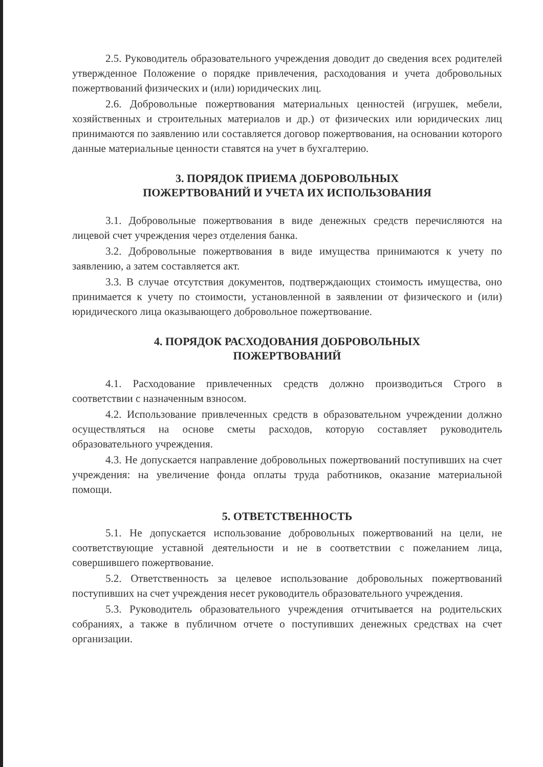2.5. Руководитель образовательного учреждения доводит до сведения всех родителей утвержденное Положение о порядке привлечения, расходования и учета добровольных пожертвований физических и (или) юридических лиц.
2.6. Добровольные пожертвования материальных ценностей (игрушек, мебели, хозяйственных и строительных материалов и др.) от физических или юридических лиц принимаются по заявлению или составляется договор пожертвования, на основании которого данные материальные ценности ставятся на учет в бухгалтерию.
3. ПОРЯДОК ПРИЕМА ДОБРОВОЛЬНЫХ
ПОЖЕРТВОВАНИЙ И УЧЕТА ИХ ИСПОЛЬЗОВАНИЯ
3.1. Добровольные пожертвования в виде денежных средств перечисляются на лицевой счет учреждения через отделения банка.
3.2. Добровольные пожертвования в виде имущества принимаются к учету по заявлению, а затем составляется акт.
3.3. В случае отсутствия документов, подтверждающих стоимость имущества, оно принимается к учету по стоимости, установленной в заявлении от физического и (или) юридического лица оказывающего добровольное пожертвование.
4. ПОРЯДОК РАСХОДОВАНИЯ ДОБРОВОЛЬНЫХ
ПОЖЕРТВОВАНИЙ
4.1. Расходование привлеченных средств должно производиться Строго в соответствии с назначенным взносом.
4.2. Использование привлеченных средств в образовательном учреждении должно осуществляться на основе сметы расходов, которую составляет руководитель образовательного учреждения.
4.3. Не допускается направление добровольных пожертвований поступивших на счет учреждения: на увеличение фонда оплаты труда работников, оказание материальной помощи.
5. ОТВЕТСТВЕННОСТЬ
5.1. Не допускается использование добровольных пожертвований на цели, не соответствующие уставной деятельности и не в соответствии с пожеланием лица, совершившего пожертвование.
5.2. Ответственность за целевое использование добровольных пожертвований поступивших на счет учреждения несет руководитель образовательного учреждения.
5.3. Руководитель образовательного учреждения отчитывается на родительских собраниях, а также в публичном отчете о поступивших денежных средствах на счет организации.